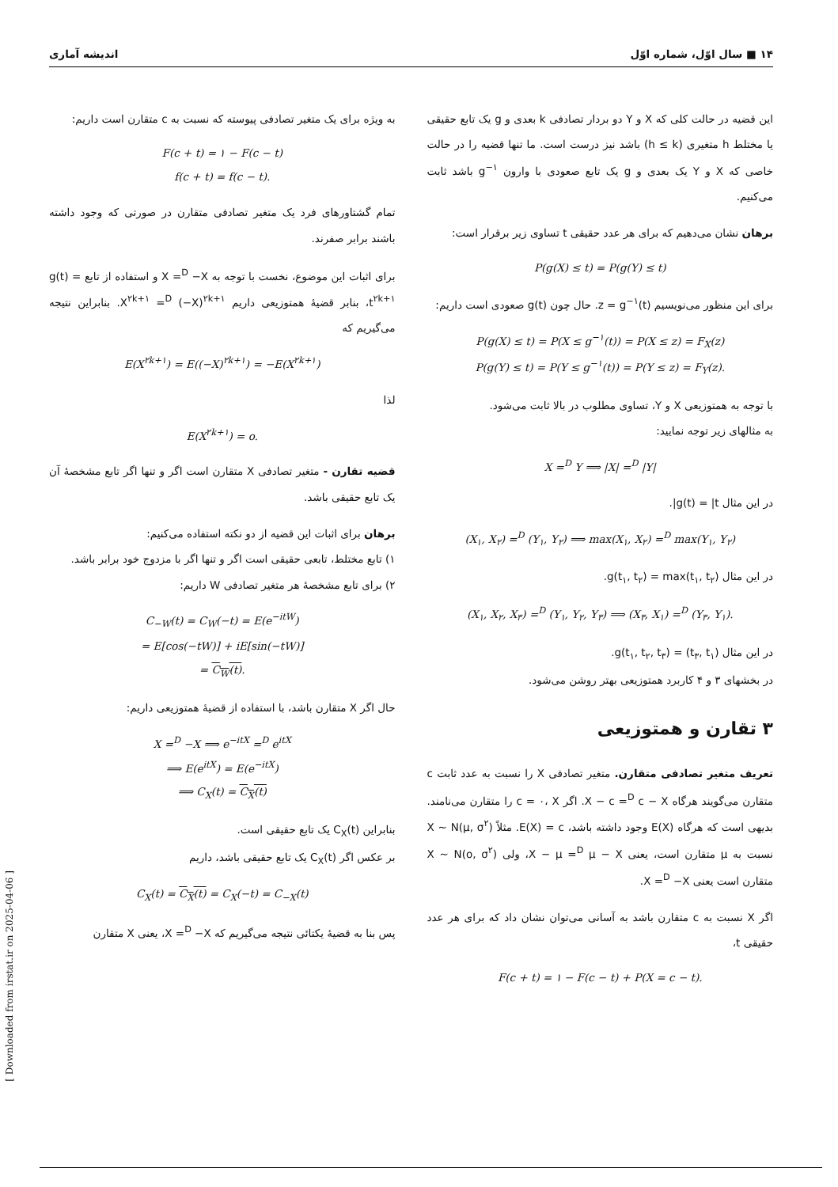۱۴ ■ سال اوّل، شماره اوّل اندیشه آماری
این قضیه در حالت کلی که X و Y دو بردار تصادفی k بعدی و g یک تابع حقیقی یا مختلط h متغیری (h ≤ k) باشد نیز درست است. ما تنها قضیه را در حالت خاصی که X و Y یک بعدی و g یک تابع صعودی با وارون g<sup>−۱</sup> باشد ثابت می‌کنیم.
برهان نشان می‌دهیم که برای هر عدد حقیقی t تساوی زیر برقرار است:
P(g(X) ≤ t) = P(g(Y) ≤ t)
برای این منظور می‌نویسیم z = g<sup>−۱</sup>(t). حال چون g(t) صعودی است داریم:
P(g(X) ≤ t) = P(X ≤ g<sup>−۱</sup>(t)) = P(X ≤ z) = F<sub>X</sub>(z)
P(g(Y) ≤ t) = P(Y ≤ g<sup>−۱</sup>(t)) = P(Y ≤ z) = F<sub>Y</sub>(z).
با توجه به همتوزیعی X و Y، تساوی مطلوب در بالا ثابت می‌شود.
به مثالهای زیر توجه نمایید:
X =<sup>D</sup> Y ⟹ |X| =<sup>D</sup> |Y|
در این مثال g(t) = |t|.
(X<sub>۱</sub>, X<sub>۲</sub>) =<sup>D</sup> (Y<sub>۱</sub>, Y<sub>۲</sub>) ⟹ max(X<sub>۱</sub>, X<sub>۲</sub>) =<sup>D</sup> max(Y<sub>۱</sub>, Y<sub>۲</sub>)
در این مثال g(t<sub>۱</sub>, t<sub>۲</sub>) = max(t<sub>۱</sub>, t<sub>۲</sub>).
(X<sub>۱</sub>, X<sub>۲</sub>, X<sub>۳</sub>) =<sup>D</sup> (Y<sub>۱</sub>, Y<sub>۲</sub>, Y<sub>۳</sub>) ⟹ (X<sub>۳</sub>, X<sub>۱</sub>) =<sup>D</sup> (Y<sub>۳</sub>, Y<sub>۱</sub>).
در این مثال g(t<sub>۱</sub>, t<sub>۲</sub>, t<sub>۳</sub>) = (t<sub>۳</sub>, t<sub>۱</sub>).
در بخشهای ۳ و ۴ کاربرد همتوزیعی بهتر روشن می‌شود.
۳ تقارن و همتوزیعی
تعریف متغیر تصادفی متقارن. متغیر تصادفی X را نسبت به عدد ثابت c متقارن می‌گویند هرگاه X − c =<sup>D</sup> c − X. اگر c = ۰، X را متقارن می‌نامند. بدیهی است که هرگاه E(X) وجود داشته باشد، E(X) = c. مثلاً X ~ N(μ, σ<sup>۲</sup>) نسبت به μ متقارن است، یعنی X − μ =<sup>D</sup> μ − X، ولی X ~ N(o, σ<sup>۲</sup>) متقارن است یعنی X =<sup>D</sup> −X.
اگر X نسبت به c متقارن باشد به آسانی می‌توان نشان داد که برای هر عدد حقیقی t،
F(c + t) = ۱ − F(c − t) + P(X = c − t).
به ویژه برای یک متغیر تصادفی پیوسته که نسبت به c متقارن است داریم:
F(c + t) = ۱ − F(c − t)
f(c + t) = f(c − t).
تمام گشتاورهای فرد یک متغیر تصادفی متقارن در صورتی که وجود داشته باشند برابر صفرند.
برای اثبات این موضوع، نخست با توجه به X =<sup>D</sup> −X و استفاده از تابع g(t) = t<sup>۲k+۱</sup>، بنابر قضیهٔ همتوزیعی داریم X<sup>۲k+۱</sup> =<sup>D</sup> (−X)<sup>۲k+۱</sup>. بنابراین نتیجه می‌گیریم که
E(X<sup>۲k+۱</sup>) = E((−X)<sup>۲k+۱</sup>) = −E(X<sup>۲k+۱</sup>)
لذا
E(X<sup>۲k+۱</sup>) = o.
قضیه تقارن - متغیر تصادفی X متقارن است اگر و تنها اگر تابع مشخصهٔ آن یک تابع حقیقی باشد.
برهان برای اثبات این قضیه از دو نکته استفاده می‌کنیم:
۱) تابع مختلط، تابعی حقیقی است اگر و تنها اگر با مزدوج خود برابر باشد.
۲) برای تابع مشخصهٔ هر متغیر تصادفی W داریم:
C<sub>−W</sub>(t) = C<sub>W</sub>(−t) = E(e<sup>−itW</sup>)
= E[cos(−tW)] + iE[sin(−tW)]
= C<sub>W</sub>(t).
حال اگر X متقارن باشد، با استفاده از قضیهٔ همتوزیعی داریم:
X =<sup>D</sup> −X ⟹ e<sup>−itX</sup> =<sup>D</sup> e<sup>itX</sup>
⟹ E(e<sup>itX</sup>) = E(e<sup>−itX</sup>)
⟹ C<sub>X</sub>(t) = C<sub>X</sub>(t)
بنابراین C<sub>X</sub>(t) یک تابع حقیقی است.
بر عکس اگر C<sub>X</sub>(t) یک تابع حقیقی باشد، داریم
C<sub>X</sub>(t) = C<sub>X</sub>(t) = C<sub>X</sub>(−t) = C<sub>−X</sub>(t)
پس بنا به قضیهٔ یکتائی نتیجه می‌گیریم که X =<sup>D</sup> −X، یعنی X متقارن
[ Downloaded from irstat.ir on 2025-04-06 ]